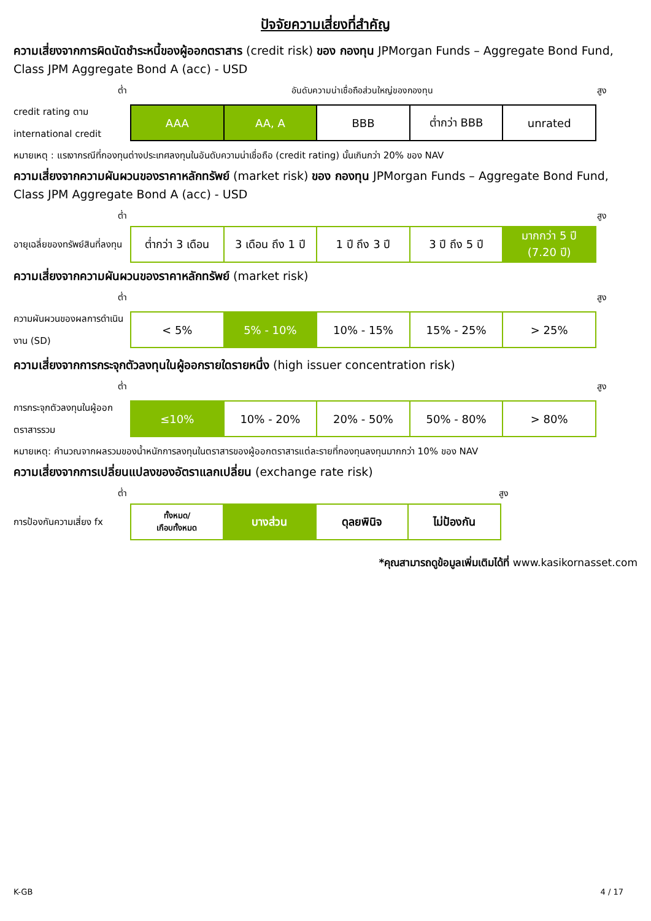ปัจจัยความเสี่ยงที่สำคัญ
ความเสี่ยงจากการผิดนัดชำระหนี้ของผู้ออกตราสาร (credit risk) ของ กองทุน JPMorgan Funds – Aggregate Bond Fund, Class JPM Aggregate Bond A (acc) - USD
ต่ำ อันดับความน่าเชื่อถือส่วนใหญ่ของกองทุน สูง
credit rating ตาม international credit
| AAA | AA, A | BBB | ต่ำกว่า BBB | unrated |
หมายเหตุ : แรเงากรณีที่กองทุนต่างประเทศลงทุนในอันดับความน่าเชื่อถือ (credit rating) นั้นเกินกว่า 20% ของ NAV
ความเสี่ยงจากความผันผวนของราคาหลักทรัพย์ (market risk) ของ กองทุน JPMorgan Funds – Aggregate Bond Fund, Class JPM Aggregate Bond A (acc) - USD
ต่ำ สูง
อายุเฉลี่ยของทรัพย์สินที่ลงทุน
| ต่ำกว่า 3 เดือน | 3 เดือน ถึง 1 ปี | 1 ปี ถึง 3 ปี | 3 ปี ถึง 5 ปี | มากกว่า 5 ปี (7.20 ปี) |
ความเสี่ยงจากความผันผวนของราคาหลักทรัพย์ (market risk)
ต่ำ สูง
ความผันผวนของผลการดำเนินงาน (SD)
| < 5% | 5% - 10% | 10% - 15% | 15% - 25% | > 25% |
ความเสี่ยงจากการกระจุกตัวลงทุนในผู้ออกรายใดรายหนึ่ง (high issuer concentration risk)
ต่ำ สูง
การกระจุกตัวลงทุนในผู้ออกตราสารรวม
| ≤10% | 10% - 20% | 20% - 50% | 50% - 80% | > 80% |
หมายเหตุ: คำนวณจากผลรวมของน้ำหนักการลงทุนในตราสารของผู้ออกตราสารแต่ละรายที่กองทุนลงทุนมากกว่า 10% ของ NAV
ความเสี่ยงจากการเปลี่ยนแปลงของอัตราแลกเปลี่ยน (exchange rate risk)
ต่ำ สูง
การป้องกันความเสี่ยง fx
| ทั้งหมด/ เกือบทั้งหมด | บางส่วน | ดุลยพินิจ | ไม่ป้องกัน |
*คุณสามารถดูข้อมูลเพิ่มเติมได้ที่ www.kasikornasset.com
K-GB 4 / 17